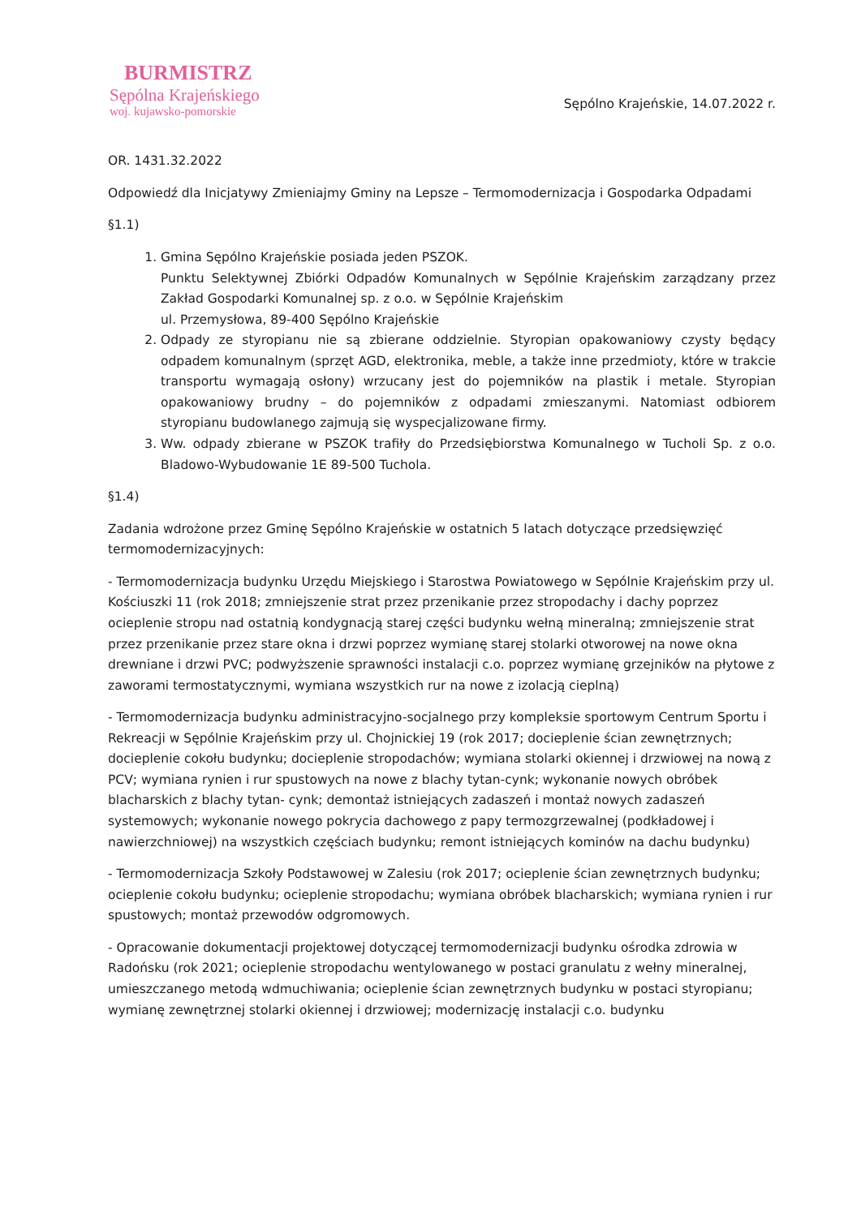BURMISTRZ
Sępólna Krajeńskiego
woj. kujawsko-pomorskie
Sępólno Krajeńskie, 14.07.2022 r.
OR. 1431.32.2022
Odpowiedź dla Inicjatywy Zmieniajmy Gminy na Lepsze – Termomodernizacja i Gospodarka Odpadami
§1.1)
1. Gmina Sępólno Krajeńskie posiada jeden PSZOK.
Punktu Selektywnej Zbiórki Odpadów Komunalnych w Sępólnie Krajeńskim zarządzany przez Zakład Gospodarki Komunalnej sp. z o.o. w Sępólnie Krajeńskim
ul. Przemysłowa, 89-400 Sępólno Krajeńskie
2. Odpady ze styropianu nie są zbierane oddzielnie. Styropian opakowaniowy czysty będący odpadem komunalnym (sprzęt AGD, elektronika, meble, a także inne przedmioty, które w trakcie transportu wymagają osłony) wrzucany jest do pojemników na plastik i metale. Styropian opakowaniowy brudny – do pojemników z odpadami zmieszanymi. Natomiast odbiorem styropianu budowlanego zajmują się wyspecjalizowane firmy.
3. Ww. odpady zbierane w PSZOK trafiły do Przedsiębiorstwa Komunalnego w Tucholi Sp. z o.o. Bladowo-Wybudowanie 1E 89-500 Tuchola.
§1.4)
Zadania wdrożone przez Gminę Sępólno Krajeńskie w ostatnich 5 latach dotyczące przedsięwzięć termomodernizacyjnych:
- Termomodernizacja budynku Urzędu Miejskiego i Starostwa Powiatowego w Sępólnie Krajeńskim przy ul. Kościuszki 11 (rok 2018; zmniejszenie strat przez przenikanie przez stropodachy i dachy poprzez ocieplenie stropu nad ostatnią kondygnacją starej części budynku wełną mineralną; zmniejszenie strat przez przenikanie przez stare okna i drzwi poprzez wymianę starej stolarki otworowej na nowe okna drewniane i drzwi PVC; podwyższenie sprawności instalacji c.o. poprzez wymianę grzejników na płytowe z zaworami termostatycznymi, wymiana wszystkich rur na nowe z izolacją cieplną)
- Termomodernizacja budynku administracyjno-socjalnego przy kompleksie sportowym Centrum Sportu i Rekreacji w Sępólnie Krajeńskim przy ul. Chojnickiej 19 (rok 2017; docieplenie ścian zewnętrznych; docieplenie cokołu budynku; docieplenie stropodachów; wymiana stolarki okiennej i drzwiowej na nową z PCV; wymiana rynien i rur spustowych na nowe z blachy tytan-cynk; wykonanie nowych obróbek blacharskich z blachy tytan- cynk; demontaż istniejących zadaszeń i montaż nowych zadaszeń systemowych; wykonanie nowego pokrycia dachowego z papy termozgrzewalnej (podkładowej i nawierzchniowej) na wszystkich częściach budynku; remont istniejących kominów na dachu budynku)
- Termomodernizacja Szkoły Podstawowej w Zalesiu (rok 2017; ocieplenie ścian zewnętrznych budynku; ocieplenie cokołu budynku; ocieplenie stropodachu; wymiana obróbek blacharskich; wymiana rynien i rur spustowych; montaż przewodów odgromowych.
- Opracowanie dokumentacji projektowej dotyczącej termomodernizacji budynku ośrodka zdrowia w Radońsku (rok 2021; ocieplenie stropodachu wentylowanego w postaci granulatu z wełny mineralnej, umieszczanego metodą wdmuchiwania; ocieplenie ścian zewnętrznych budynku w postaci styropianu; wymianę zewnętrznej stolarki okiennej i drzwiowej; modernizację instalacji c.o. budynku